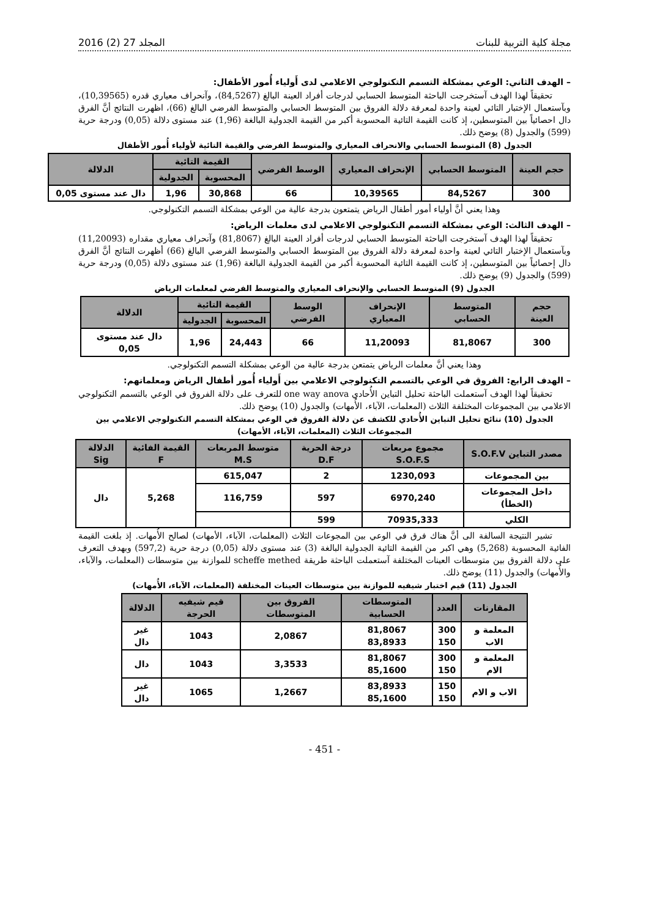مجلة كلية التربية للبنات المجلد 27 (2) 2016
– الهدف الثاني: الوعي بمشكلة التسمم التكنولوجي الاعلامي لدى أَولياء أُمور الأطفال:
تحقيقاً لهذا الهدف آستخرجت الباحثة المتوسط الحسابي لدرجات أفراد العينة البالغ (84,5267)، وآنحراف معياري قدره (10,39565)، وبآستعمال الإختبار التائي لعينة واحدة لمعرفة دلالة الفروق بين المتوسط الحسابي والمتوسط الفرضي البالغ (66)، اظهرت النتائج أنَّ الفرق دال احصائياً بين المتوسطين، إذ كانت القيمة التائية المحسوبة أكبر من القيمة الجدولية البالغة (1,96) عند مستوى دلالة (0,05) ودرجة حرية (599) والجدول (8) يوضح ذلك.
الجدول (8) المتوسط الحسابي والانحراف المعياري والمتوسط الفرضي والقيمة التائية لأولياء أُمور الأطفال
| حجم العينة | المتوسط الحسابي | الإنحراف المعياري | الوسط الفرضي | القيمة التائية | | الدلالة |
| --- | --- | --- | --- | --- | --- | --- |
| | | | | المحسوبة | الجدولية | |
| 300 | 84,5267 | 10,39565 | 66 | 30,868 | 1,96 | دال عند مستوى 0,05 |
وهذا يعني أنَّ أولياء أمور أطفال الرياض يتمتعون بدرجة عالية من الوعي بمشكلة التسمم التكنولوجي.
– الهدف الثالث: الوعي بمشكلة التسمم التكنولوجي الاعلامي لدى معلمات الرياض:
تحقيقاً لهذا الهدف آستخرجت الباحثة المتوسط الحسابي لدرجات أفراد العينة البالغ (81,8067) وآنحراف معياري مقداره (11,20093) وبآستعمال الإختبار التائي لعينة واحدة لمعرفة دلالة الفروق بين المتوسط الحسابي والمتوسط الفرضي البالغ (66) أظهرت النتائج أنَّ الفرق دال إحصائياً بين المتوسطين، إذ كانت القيمة التائية المحسوبة أكبر من القيمة الجدولية البالغة (1,96) عند مستوى دلالة (0,05) ودرجة حرية (599) والجدول (9) يوضح ذلك.
الجدول (9) المتوسط الحسابي والإنحراف المعياري والمتوسط الفرضي لمعلمات الرياض
| حجم العينة | المتوسط الحسابي | الإنحراف المعياري | الوسط الفرضي | القيمة التائية | | الدلالة |
| --- | --- | --- | --- | --- | --- | --- |
| | | | | المحسوبة | الجدولية | |
| 300 | 81,8067 | 11,20093 | 66 | 24,443 | 1,96 | دال عند مستوى 0,05 |
وهذا يعني أنَّ معلمات الرياض يتمتعن بدرجة عالية من الوعي بمشكلة التسمم التكنولوجي.
– الهدف الرابع: الفروق في الوعي بالتسمم التكنولوجي الاعلامي بين أَولياء أُمور أطفال الرياض ومعلماتهم:
تحقيقاً لهذا الهدف آستعملت الباحثة تحليل التباين الأُحادي one way anova للتعرف على دلالة الفروق في الوعي بالتسمم التكنولوجي الاعلامي بين المجموعات المختلفة الثلاث (المعلمات، الآباء، الأُمهات) والجدول (10) يوضح ذلك.
الجدول (10) نتائج تحليل التباين الأُحادي للكشف عن دلالة الفروق في الوعي بمشكلة التسمم التكنولوجي الاعلامي بين المجموعات الثلاث (المعلمات، الآباء، الأمهات)
| مصدر التباين S.O.F.V | مجموع مربعات S.O.F.S | درجة الحرية D.F | متوسط المربعات M.S | القيمة الفائية F | الدلالة Sig |
| --- | --- | --- | --- | --- | --- |
| بين المجموعات | 1230,093 | 2 | 615,047 | 5,268 | دال |
| داخل المجموعات (الخطأ) | 6970,240 | 597 | 116,759 | | |
| الكلي | 70935,333 | 599 | | | |
تشير النتيجة السالفة الى أنَّ هناك فرق في الوعي بين المجوعات الثلاث (المعلمات، الآباء، الأمهات) لصالح الأُمهات. إذ بلغت القيمة الفائية المحسوبة (5,268) وهي اكبر من القيمة التائية الجدولية البالغة (3) عند مستوى دلالة (0,05) درجة حرية (597,2) وبهدف التعرف على دلالة الفروق بين متوسطات العينات المختلفة آستعملت الباحثة طريقة scheffe methed للموازنة بين متوسطات (المعلمات، والآباء، والأُمهات) والجدول (11) يوضح ذلك.
الجدول (11) قيم اختبار شيفيه للموازنة بين متوسطات العينات المختلفة (المعلمات، الآباء، الأُمهات)
| المقارنات | العدد | المتوسطات الحسابية | الفروق بين المتوسطات | قيم شيفيه الحرجة | الدلالة |
| --- | --- | --- | --- | --- | --- |
| المعلمة و الاب | 300 150 | 81,8067 83,8933 | 2,0867 | 1043 | غير دال |
| المعلمة و الام | 300 150 | 81,8067 85,1600 | 3,3533 | 1043 | دال |
| الاب و الام | 150 150 | 83,8933 85,1600 | 1,2667 | 1065 | غير دال |
- 451 -